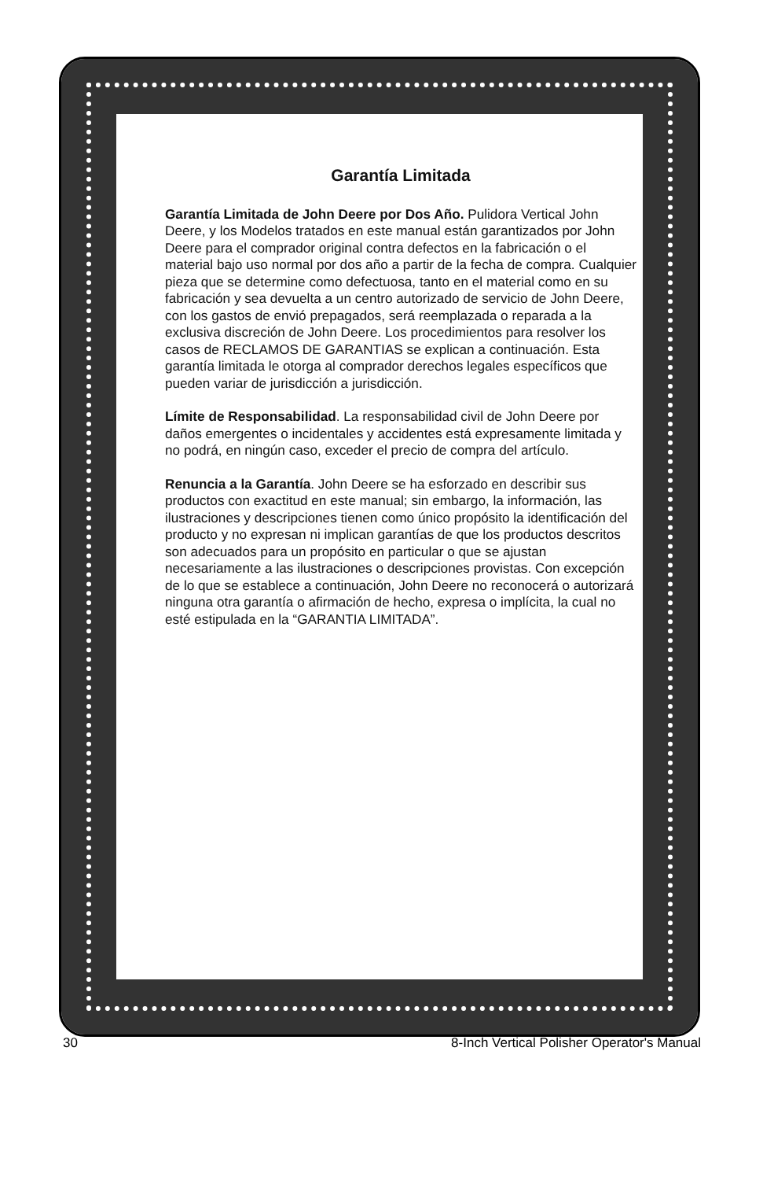Garantía Limitada
Garantía Limitada de John Deere por Dos Año. Pulidora Vertical John Deere, y los Modelos tratados en este manual están garantizados por John Deere para el comprador original contra defectos en la fabricación o el material bajo uso normal por dos año a partir de la fecha de compra. Cualquier pieza que se determine como defectuosa, tanto en el material como en su fabricación y sea devuelta a un centro autorizado de servicio de John Deere, con los gastos de envió prepagados, será reemplazada o reparada a la exclusiva discreción de John Deere. Los procedimientos para resolver los casos de RECLAMOS DE GARANTIAS se explican a continuación. Esta garantía limitada le otorga al comprador derechos legales específicos que pueden variar de jurisdicción a jurisdicción.
Límite de Responsabilidad. La responsabilidad civil de John Deere por daños emergentes o incidentales y accidentes está expresamente limitada y no podrá, en ningún caso, exceder el precio de compra del artículo.
Renuncia a la Garantía. John Deere se ha esforzado en describir sus productos con exactitud en este manual; sin embargo, la información, las ilustraciones y descripciones tienen como único propósito la identificación del producto y no expresan ni implican garantías de que los productos descritos son adecuados para un propósito en particular o que se ajustan necesariamente a las ilustraciones o descripciones provistas. Con excepción de lo que se establece a continuación, John Deere no reconocerá o autorizará ninguna otra garantía o afirmación de hecho, expresa o implícita, la cual no esté estipulada en la “GARANTIA LIMITADA”.
30 8-Inch Vertical Polisher Operator's Manual